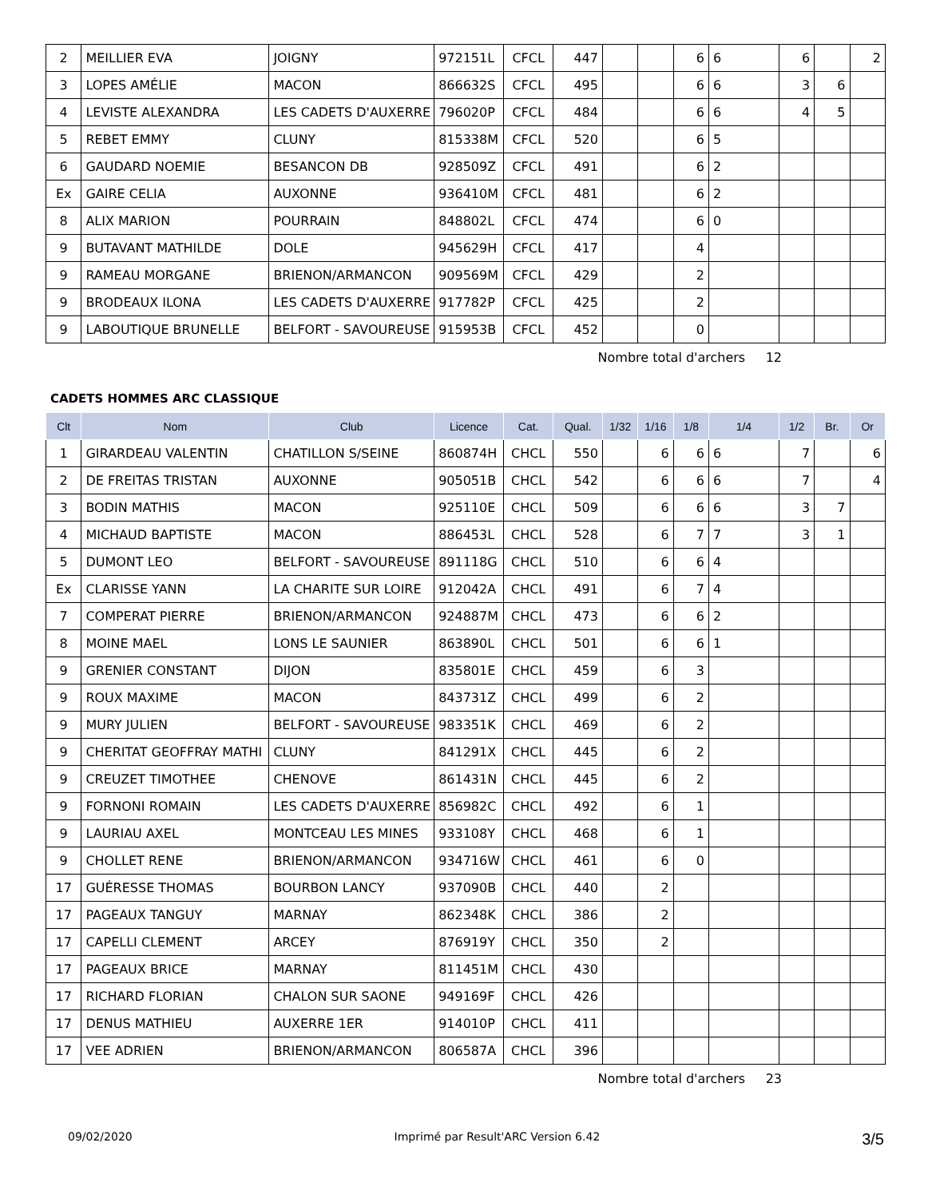| 2 | MEILLIER EVA | JOIGNY | 972151L | CFCL | 447 | | | 6 | 6 | 6 | | 2 |
| 3 | LOPES AMÉLIE | MACON | 866632S | CFCL | 495 | | | 6 | 6 | 3 | 6 | |
| 4 | LEVISTE ALEXANDRA | LES CADETS D'AUXERRE | 796020P | CFCL | 484 | | | 6 | 6 | 4 | 5 | |
| 5 | REBET EMMY | CLUNY | 815338M | CFCL | 520 | | | 6 | 5 | | | |
| 6 | GAUDARD NOEMIE | BESANCON DB | 928509Z | CFCL | 491 | | | 6 | 2 | | | |
| Ex | GAIRE CELIA | AUXONNE | 936410M | CFCL | 481 | | | 6 | 2 | | | |
| 8 | ALIX MARION | POURRAIN | 848802L | CFCL | 474 | | | 6 | 0 | | | |
| 9 | BUTAVANT MATHILDE | DOLE | 945629H | CFCL | 417 | | | 4 | | | | |
| 9 | RAMEAU MORGANE | BRIENON/ARMANCON | 909569M | CFCL | 429 | | | 2 | | | | |
| 9 | BRODEAUX ILONA | LES CADETS D'AUXERRE | 917782P | CFCL | 425 | | | 2 | | | | |
| 9 | LABOUTIQUE BRUNELLE | BELFORT - SAVOUREUSE | 915953B | CFCL | 452 | | | 0 | | | | |
Nombre total d'archers 12
CADETS HOMMES ARC CLASSIQUE
| Clt | Nom | Club | Licence | Cat. | Qual. | 1/32 | 1/16 | 1/8 | 1/4 | 1/2 | Br. | Or |
| --- | --- | --- | --- | --- | --- | --- | --- | --- | --- | --- | --- | --- |
| 1 | GIRARDEAU VALENTIN | CHATILLON S/SEINE | 860874H | CHCL | 550 | | 6 | 6 | 6 | 7 | | 6 |
| 2 | DE FREITAS TRISTAN | AUXONNE | 905051B | CHCL | 542 | | 6 | 6 | 6 | 7 | | 4 |
| 3 | BODIN MATHIS | MACON | 925110E | CHCL | 509 | | 6 | 6 | 6 | 3 | 7 | |
| 4 | MICHAUD BAPTISTE | MACON | 886453L | CHCL | 528 | | 6 | 7 | 7 | 3 | 1 | |
| 5 | DUMONT LEO | BELFORT - SAVOUREUSE | 891118G | CHCL | 510 | | 6 | 6 | 4 | | | |
| Ex | CLARISSE YANN | LA CHARITE SUR LOIRE | 912042A | CHCL | 491 | | 6 | 7 | 4 | | | |
| 7 | COMPERAT PIERRE | BRIENON/ARMANCON | 924887M | CHCL | 473 | | 6 | 6 | 2 | | | |
| 8 | MOINE MAEL | LONS LE SAUNIER | 863890L | CHCL | 501 | | 6 | 6 | 1 | | | |
| 9 | GRENIER CONSTANT | DIJON | 835801E | CHCL | 459 | | 6 | 3 | | | | |
| 9 | ROUX MAXIME | MACON | 843731Z | CHCL | 499 | | 6 | 2 | | | | |
| 9 | MURY JULIEN | BELFORT - SAVOUREUSE | 983351K | CHCL | 469 | | 6 | 2 | | | | |
| 9 | CHERITAT GEOFFRAY MATHI | CLUNY | 841291X | CHCL | 445 | | 6 | 2 | | | | |
| 9 | CREUZET TIMOTHEE | CHENOVE | 861431N | CHCL | 445 | | 6 | 2 | | | | |
| 9 | FORNONI ROMAIN | LES CADETS D'AUXERRE | 856982C | CHCL | 492 | | 6 | 1 | | | | |
| 9 | LAURIAU AXEL | MONTCEAU LES MINES | 933108Y | CHCL | 468 | | 6 | 1 | | | | |
| 9 | CHOLLET RENE | BRIENON/ARMANCON | 934716W | CHCL | 461 | | 6 | 0 | | | | |
| 17 | GUÉRESSE THOMAS | BOURBON LANCY | 937090B | CHCL | 440 | | 2 | | | | | |
| 17 | PAGEAUX TANGUY | MARNAY | 862348K | CHCL | 386 | | 2 | | | | | |
| 17 | CAPELLI CLEMENT | ARCEY | 876919Y | CHCL | 350 | | 2 | | | | | |
| 17 | PAGEAUX BRICE | MARNAY | 811451M | CHCL | 430 | | | | | | | |
| 17 | RICHARD FLORIAN | CHALON SUR SAONE | 949169F | CHCL | 426 | | | | | | | |
| 17 | DENUS MATHIEU | AUXERRE 1ER | 914010P | CHCL | 411 | | | | | | | |
| 17 | VEE ADRIEN | BRIENON/ARMANCON | 806587A | CHCL | 396 | | | | | | | |
Nombre total d'archers 23
09/02/2020 Imprimé par Result'ARC Version 6.42 3/5